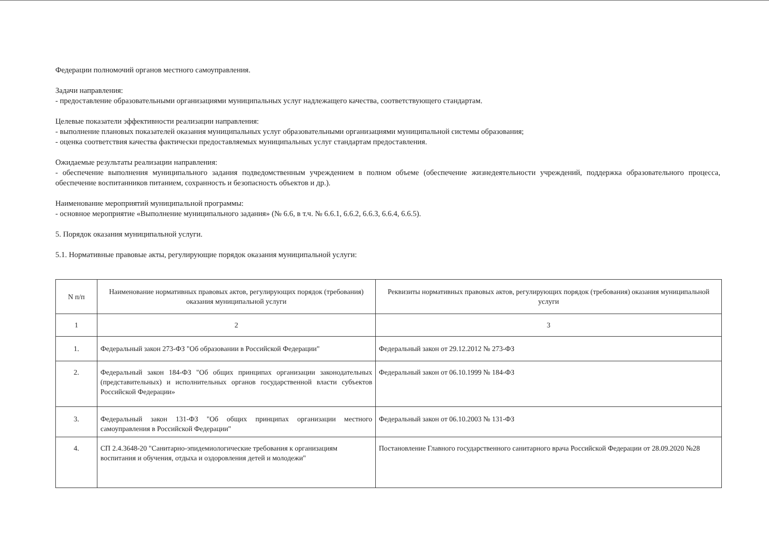Федерации полномочий органов местного самоуправления.
Задачи направления:
- предоставление образовательными организациями муниципальных услуг надлежащего качества, соответствующего стандартам.
Целевые показатели эффективности реализации направления:
- выполнение плановых показателей оказания муниципальных услуг образовательными организациями муниципальной системы образования;
- оценка соответствия качества фактически предоставляемых муниципальных услуг стандартам предоставления.
Ожидаемые результаты реализации направления:
- обеспечение выполнения муниципального задания подведомственным учреждением в полном объеме (обеспечение жизнедеятельности учреждений, поддержка образовательного процесса, обеспечение воспитанников питанием, сохранность и безопасность объектов и др.).
Наименование мероприятий муниципальной программы:
- основное мероприятие «Выполнение муниципального задания» (№ 6.6, в т.ч. № 6.6.1, 6.6.2, 6.6.3, 6.6.4, 6.6.5).
5. Порядок оказания муниципальной услуги.
5.1. Нормативные правовые акты, регулирующие порядок оказания муниципальной услуги:
| N п/п | Наименование нормативных правовых актов, регулирующих порядок (требования) оказания муниципальной услуги | Реквизиты нормативных правовых актов, регулирующих порядок (требования) оказания муниципальной услуги |
| --- | --- | --- |
| 1 | 2 | 3 |
| 1. | Федеральный закон 273-ФЗ "Об образовании в Российской Федерации" | Федеральный закон от 29.12.2012 № 273-ФЗ |
| 2. | Федеральный закон 184-ФЗ "Об общих принципах организации законодательных (представительных) и исполнительных органов государственной власти субъектов Российской Федерации» | Федеральный закон от 06.10.1999 № 184-ФЗ |
| 3. | Федеральный закон 131-ФЗ "Об общих принципах организации местного самоуправления в Российской Федерации" | Федеральный закон от 06.10.2003 № 131-ФЗ |
| 4. | СП 2.4.3648-20 "Санитарно-эпидемиологические требования к организациям воспитания и обучения, отдыха и оздоровления детей и молодежи" | Постановление Главного государственного санитарного врача Российской Федерации от 28.09.2020 №28 |